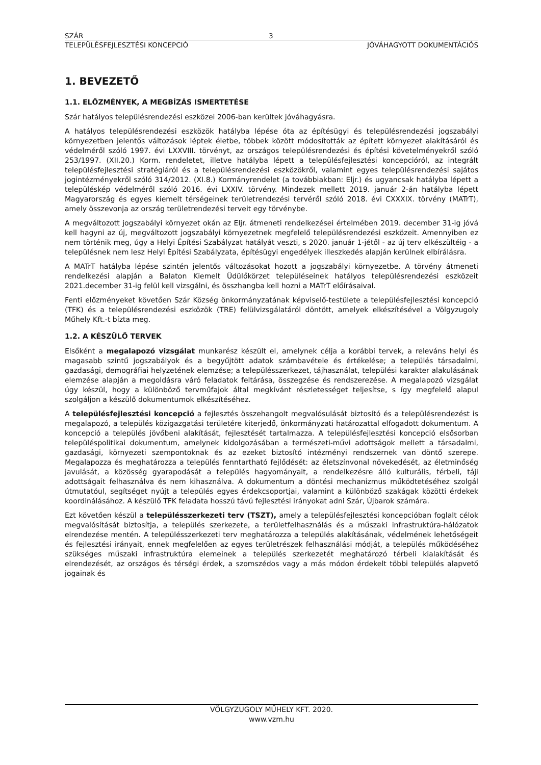SZÁR 3
TELEPÜLÉSFEJLESZTÉSI KONCEPCIÓ JÓVÁHAGYOTT DOKUMENTÁCIÓS
1. BEVEZETŐ
1.1. ELŐZMÉNYEK, A MEGBÍZÁS ISMERTETÉSE
Szár hatályos településrendezési eszközei 2006-ban kerültek jóváhagyásra.
A hatályos településrendezési eszközök hatályba lépése óta az építésügyi és településrendezési jogszabályi környezetben jelentős változások léptek életbe, többek között módosították az épített környezet alakításáról és védelméről szóló 1997. évi LXXVIII. törvényt, az országos településrendezési és építési követelményekről szóló 253/1997. (XII.20.) Korm. rendeletet, illetve hatályba lépett a településfejlesztési koncepcióról, az integrált településfejlesztési stratégiáról és a településrendezési eszközökről, valamint egyes településrendezési sajátos jogintézményekről szóló 314/2012. (XI.8.) Kormányrendelet (a továbbiakban: Eljr.) és ugyancsak hatályba lépett a településkép védelméről szóló 2016. évi LXXIV. törvény. Mindezek mellett 2019. január 2-án hatályba lépett Magyarország és egyes kiemelt térségeinek területrendezési tervéről szóló 2018. évi CXXXIX. törvény (MATrT), amely összevonja az ország területrendezési terveit egy törvénybe.
A megváltozott jogszabályi környezet okán az Eljr. átmeneti rendelkezései értelmében 2019. december 31-ig jóvá kell hagyni az új, megváltozott jogszabályi környezetnek megfelelő településrendezési eszközeit. Amennyiben ez nem történik meg, úgy a Helyi Építési Szabályzat hatályát veszti, s 2020. január 1-jétől - az új terv elkészültéig - a településnek nem lesz Helyi Építési Szabályzata, építésügyi engedélyek illeszkedés alapján kerülnek elbírálásra.
A MATrT hatályba lépése szintén jelentős változásokat hozott a jogszabályi környezetbe. A törvény átmeneti rendelkezési alapján a Balaton Kiemelt Üdülőkörzet településeinek hatályos településrendezési eszközeit 2021.december 31-ig felül kell vizsgálni, és összhangba kell hozni a MATrT előírásaival.
Fenti előzményeket követően Szár Község önkormányzatának képviselő-testülete a településfejlesztési koncepció (TFK) és a településrendezési eszközök (TRE) felülvizsgálatáról döntött, amelyek elkészítésével a Völgyzugoly Műhely Kft.-t bízta meg.
1.2. A KÉSZÜLŐ TERVEK
Elsőként a megalapozó vizsgálat munkarész készült el, amelynek célja a korábbi tervek, a releváns helyi és magasabb szintű jogszabályok és a begyűjtött adatok számbavétele és értékelése; a település társadalmi, gazdasági, demográfiai helyzetének elemzése; a településszerkezet, tájhasználat, települési karakter alakulásának elemzése alapján a megoldásra váró feladatok feltárása, összegzése és rendszerezése. A megalapozó vizsgálat úgy készül, hogy a különböző tervműfajok által megkívánt részletességet teljesítse, s így megfelelő alapul szolgáljon a készülő dokumentumok elkészítéséhez.
A településfejlesztési koncepció a fejlesztés összehangolt megvalósulását biztosító és a településrendezést is megalapozó, a település közigazgatási területére kiterjedő, önkormányzati határozattal elfogadott dokumentum. A koncepció a település jövőbeni alakítását, fejlesztését tartalmazza. A településfejlesztési koncepció elsősorban településpolitikai dokumentum, amelynek kidolgozásában a természeti-művi adottságok mellett a társadalmi, gazdasági, környezeti szempontoknak és az ezeket biztosító intézményi rendszernek van döntő szerepe. Megalapozza és meghatározza a település fenntartható fejlődését: az életszínvonal növekedését, az életminőség javulását, a közösség gyarapodását a település hagyományait, a rendelkezésre álló kulturális, térbeli, táji adottságait felhasználva és nem kihasználva. A dokumentum a döntési mechanizmus működtetéséhez szolgál útmutatóul, segítséget nyújt a település egyes érdekcsoportjai, valamint a különböző szakágak közötti érdekek koordinálásához. A készülő TFK feladata hosszú távú fejlesztési irányokat adni Szár, Újbarok számára.
Ezt követően készül a településszerkezeti terv (TSZT), amely a településfejlesztési koncepcióban foglalt célok megvalósítását biztosítja, a település szerkezete, a területfelhasználás és a műszaki infrastruktúra-hálózatok elrendezése mentén. A településszerkezeti terv meghatározza a település alakításának, védelmének lehetőségeit és fejlesztési irányait, ennek megfelelően az egyes területrészek felhasználási módját, a település működéséhez szükséges műszaki infrastruktúra elemeinek a település szerkezetét meghatározó térbeli kialakítását és elrendezését, az országos és térségi érdek, a szomszédos vagy a más módon érdekelt többi település alapvető jogainak és
VÖLGYZUGOLY MŰHELY KFT. 2020.
www.vzm.hu